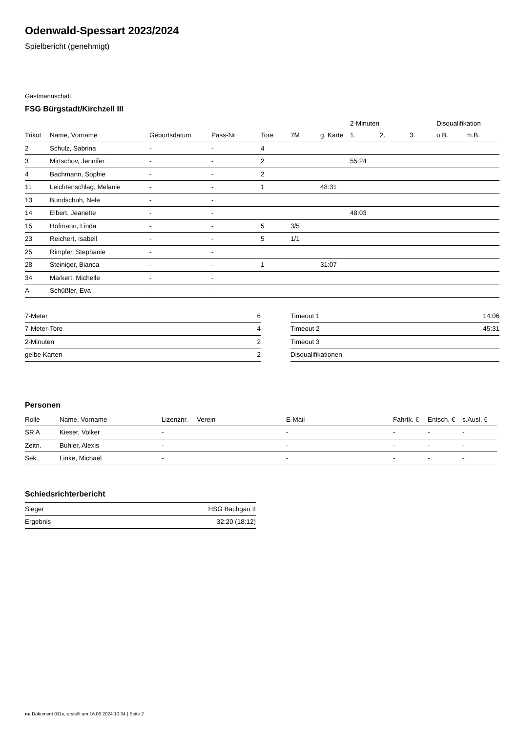Odenwald-Spessart 2023/2024
Spielbericht (genehmigt)
Gastmannschaft
FSG Bürgstadt/Kirchzell III
| | | | | | | | 2-Minuten | | | Disqualifikation | |
| --- | --- | --- | --- | --- | --- | --- | --- | --- | --- | --- | --- |
| Trikot | Name, Vorname | Geburtsdatum | Pass-Nr | Tore | 7M | g. Karte | 1. | 2. | 3. | o.B. | m.B. |
| 2 | Schulz, Sabrina | - | - | 4 | | | | | | | |
| 3 | Mirtschov, Jennifer | - | - | 2 | | | 55:24 | | | | |
| 4 | Bachmann, Sophie | - | - | 2 | | | | | | | |
| 11 | Leichtenschlag, Melanie | - | - | 1 | | 48:31 | | | | | |
| 13 | Bundschuh, Nele | - | - | | | | | | | | |
| 14 | Elbert, Jeanette | - | - | | | | 48:03 | | | | |
| 15 | Hofmann, Linda | - | - | 5 | 3/5 | | | | | | |
| 23 | Reichert, Isabell | - | - | 5 | 1/1 | | | | | | |
| 25 | Rimpler, Stephanie | - | - | | | | | | | | |
| 28 | Steiniger, Bianca | - | - | 1 | | 31:07 | | | | | |
| 34 | Markert, Michelle | - | - | | | | | | | | |
| A | Schüßler, Eva | - | - | | | | | | | | |
| 7-Meter | 6 |
| 7-Meter-Tore | 4 |
| 2-Minuten | 2 |
| gelbe Karten | 2 |
| Timeout 1 | 14:06 |
| Timeout 2 | 45:31 |
| Timeout 3 | |
| Disqualifikationen | |
Personen
| Rolle | Name, Vorname | Lizenznr. | Verein | E-Mail | Fahrtk. € | Entsch. € | s.Ausl. € |
| --- | --- | --- | --- | --- | --- | --- | --- |
| SR A | Kieser, Volker | - | | - | - | - | - |
| Zeitn. | Buhler, Alexis | - | | - | - | - | - |
| Sek. | Linke, Michael | - | | - | - | - | - |
Schiedsrichterbericht
| Sieger | HSG Bachgau II |
| Ergebnis | 32:20 (18:12) |
nu.Dokument 011e, erstellt am 16.06.2024 10:34 | Seite 2